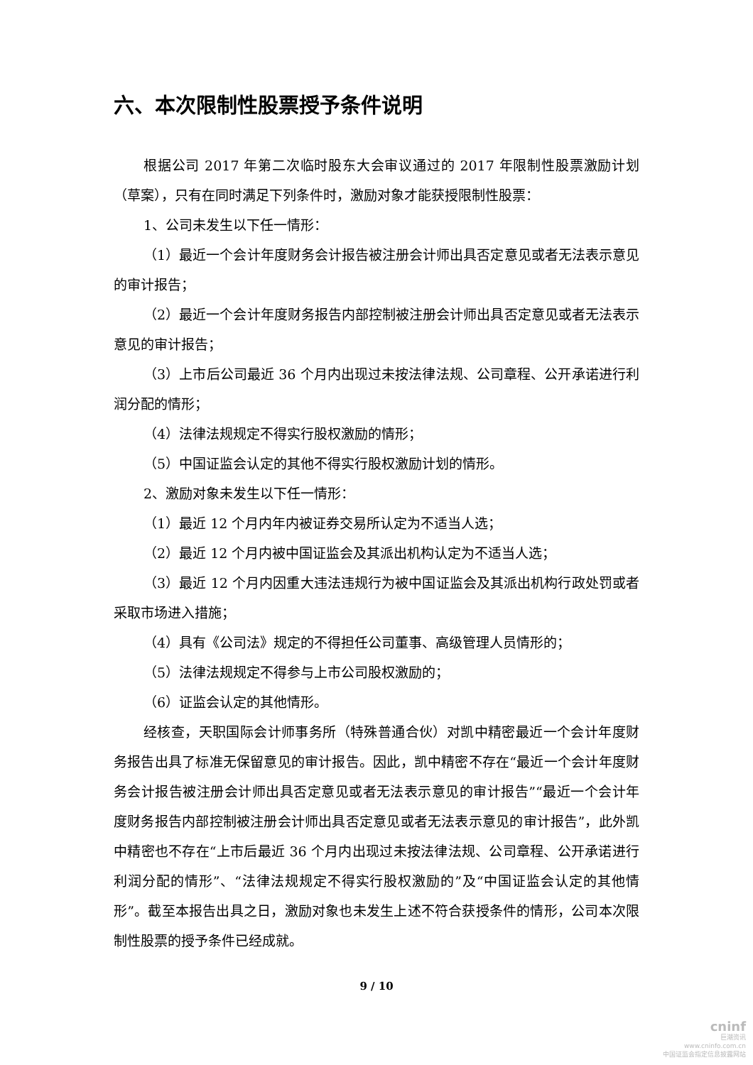六、本次限制性股票授予条件说明
根据公司 2017 年第二次临时股东大会审议通过的 2017 年限制性股票激励计划（草案），只有在同时满足下列条件时，激励对象才能获授限制性股票：
1、公司未发生以下任一情形：
（1）最近一个会计年度财务会计报告被注册会计师出具否定意见或者无法表示意见的审计报告；
（2）最近一个会计年度财务报告内部控制被注册会计师出具否定意见或者无法表示意见的审计报告；
（3）上市后公司最近 36 个月内出现过未按法律法规、公司章程、公开承诺进行利润分配的情形；
（4）法律法规规定不得实行股权激励的情形；
（5）中国证监会认定的其他不得实行股权激励计划的情形。
2、激励对象未发生以下任一情形：
（1）最近 12 个月内年内被证券交易所认定为不适当人选；
（2）最近 12 个月内被中国证监会及其派出机构认定为不适当人选；
（3）最近 12 个月内因重大违法违规行为被中国证监会及其派出机构行政处罚或者采取市场进入措施；
（4）具有《公司法》规定的不得担任公司董事、高级管理人员情形的；
（5）法律法规规定不得参与上市公司股权激励的；
（6）证监会认定的其他情形。
经核查，天职国际会计师事务所（特殊普通合伙）对凯中精密最近一个会计年度财务报告出具了标准无保留意见的审计报告。因此，凯中精密不存在“最近一个会计年度财务会计报告被注册会计师出具否定意见或者无法表示意见的审计报告”“最近一个会计年度财务报告内部控制被注册会计师出具否定意见或者无法表示意见的审计报告”，此外凯中精密也不存在“上市后最近 36 个月内出现过未按法律法规、公司章程、公开承诺进行利润分配的情形”、“法律法规规定不得实行股权激励的”及“中国证监会认定的其他情形”。截至本报告出具之日，激励对象也未发生上述不符合获授条件的情形，公司本次限制性股票的授予条件已经成就。
9 / 10
cninf
巨潮资讯
www.cninfo.com.cn
中国证监会指定信息披露网站